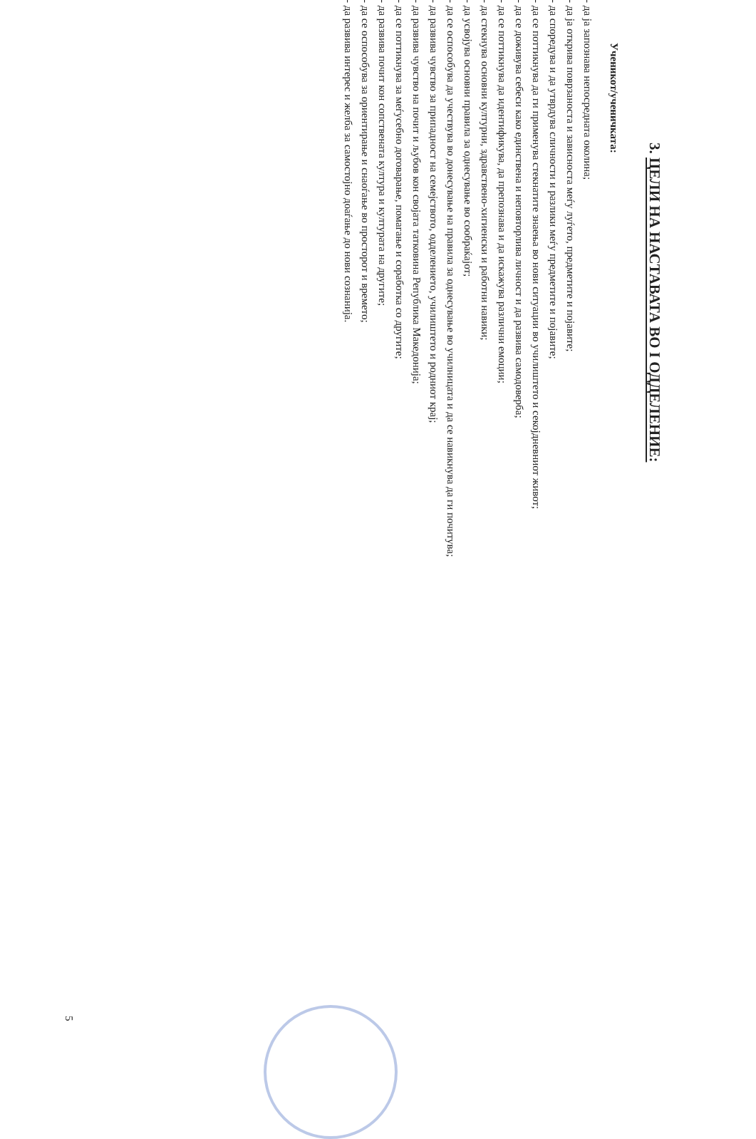3. ЦЕЛИ НА НАСТАВАТА ВО I ОДДЕЛЕНИЕ:
Ученикот/ученичката:
- да ја запознава непосредната околина;
- да ја открива поврзаноста и зависноста меѓу луѓето, предметите и појавите;
- да споредува и да утврдува сличности и разлики меѓу предметите и појавите;
- да се поттикнува да ги применува стекнатите знаења во нови ситуации во училиштето и секојдневниот живот;
- да се доживува себеси како единствена и неповторлива личност и да развива самодоверба;
- да се поттикнува да идентификува, да препознава и да искажува различни емоции;
- да стекнува основни културни, здравствено-хигиенски и работни навики;
- да усвојува основни правила за однесување во сообраќајот;
- да се оспособува да учествува во донесување на правила за однесување во училницата и да се навикнува да ги почитува;
- да развива чувство за припадност на семејството, одделението, училиштето и родниот крај;
- да развива чувство на почит и љубов кон својата татковина Република Македонија;
- да се поттикнува за меѓусебно договарање, помагање и соработка со другите;
- да развива почит кон сопствената култура и културата на другите;
- да се оспособува за ориентирање и снаоѓање во просторот и времето;
- да развива интерес и желба за самостојно доаѓање до нови сознанија.
5